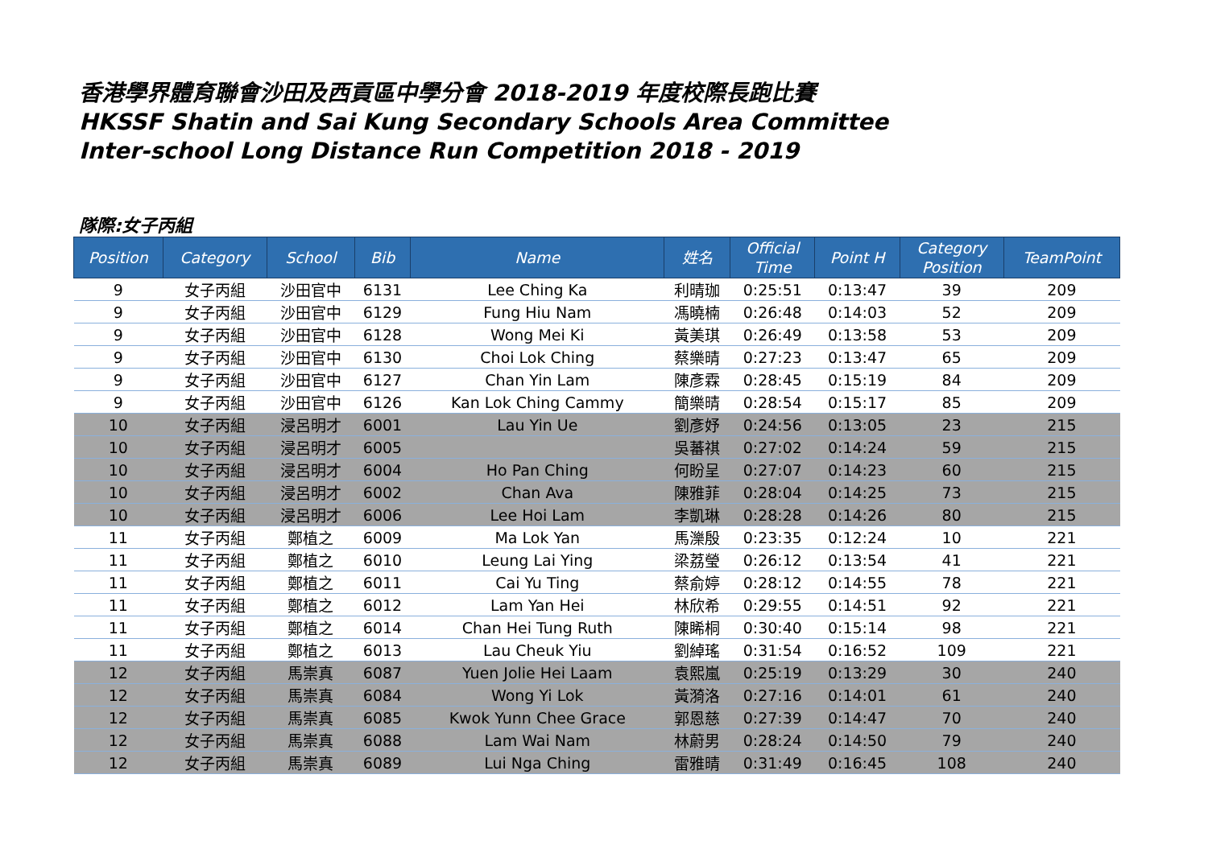香港學界體育聯會沙田及西貢區中學分會 2018-2019 年度校際長跑比賽
HKSSF Shatin and Sai Kung Secondary Schools Area Committee
Inter-school Long Distance Run Competition 2018 - 2019
隊際:女子丙組
| Position | Category | School | Bib | Name | 姓名 | Official Time | Point H | Category Position | TeamPoint |
| --- | --- | --- | --- | --- | --- | --- | --- | --- | --- |
| 9 | 女子丙組 | 沙田官中 | 6131 | Lee Ching Ka | 利晴珈 | 0:25:51 | 0:13:47 | 39 | 209 |
| 9 | 女子丙組 | 沙田官中 | 6129 | Fung Hiu Nam | 馮曉楠 | 0:26:48 | 0:14:03 | 52 | 209 |
| 9 | 女子丙組 | 沙田官中 | 6128 | Wong Mei Ki | 黃美琪 | 0:26:49 | 0:13:58 | 53 | 209 |
| 9 | 女子丙組 | 沙田官中 | 6130 | Choi Lok Ching | 蔡樂晴 | 0:27:23 | 0:13:47 | 65 | 209 |
| 9 | 女子丙組 | 沙田官中 | 6127 | Chan Yin Lam | 陳彥霖 | 0:28:45 | 0:15:19 | 84 | 209 |
| 9 | 女子丙組 | 沙田官中 | 6126 | Kan Lok Ching Cammy | 簡樂晴 | 0:28:54 | 0:15:17 | 85 | 209 |
| 10 | 女子丙組 | 浸呂明才 | 6001 | Lau Yin Ue | 劉彥妤 | 0:24:56 | 0:13:05 | 23 | 215 |
| 10 | 女子丙組 | 浸呂明才 | 6005 | | 吳蕃祺 | 0:27:02 | 0:14:24 | 59 | 215 |
| 10 | 女子丙組 | 浸呂明才 | 6004 | Ho Pan Ching | 何盼呈 | 0:27:07 | 0:14:23 | 60 | 215 |
| 10 | 女子丙組 | 浸呂明才 | 6002 | Chan Ava | 陳雅菲 | 0:28:04 | 0:14:25 | 73 | 215 |
| 10 | 女子丙組 | 浸呂明才 | 6006 | Lee Hoi Lam | 李凱琳 | 0:28:28 | 0:14:26 | 80 | 215 |
| 11 | 女子丙組 | 鄭植之 | 6009 | Ma Lok Yan | 馬濼殷 | 0:23:35 | 0:12:24 | 10 | 221 |
| 11 | 女子丙組 | 鄭植之 | 6010 | Leung Lai Ying | 梁荔瑩 | 0:26:12 | 0:13:54 | 41 | 221 |
| 11 | 女子丙組 | 鄭植之 | 6011 | Cai Yu Ting | 蔡俞婷 | 0:28:12 | 0:14:55 | 78 | 221 |
| 11 | 女子丙組 | 鄭植之 | 6012 | Lam Yan Hei | 林欣希 | 0:29:55 | 0:14:51 | 92 | 221 |
| 11 | 女子丙組 | 鄭植之 | 6014 | Chan Hei Tung Ruth | 陳睎桐 | 0:30:40 | 0:15:14 | 98 | 221 |
| 11 | 女子丙組 | 鄭植之 | 6013 | Lau Cheuk Yiu | 劉綽瑤 | 0:31:54 | 0:16:52 | 109 | 221 |
| 12 | 女子丙組 | 馬崇真 | 6087 | Yuen Jolie Hei Laam | 袁熙嵐 | 0:25:19 | 0:13:29 | 30 | 240 |
| 12 | 女子丙組 | 馬崇真 | 6084 | Wong Yi Lok | 黃漪洛 | 0:27:16 | 0:14:01 | 61 | 240 |
| 12 | 女子丙組 | 馬崇真 | 6085 | Kwok Yunn Chee Grace | 郭恩慈 | 0:27:39 | 0:14:47 | 70 | 240 |
| 12 | 女子丙組 | 馬崇真 | 6088 | Lam Wai Nam | 林蔚男 | 0:28:24 | 0:14:50 | 79 | 240 |
| 12 | 女子丙組 | 馬崇真 | 6089 | Lui Nga Ching | 雷雅晴 | 0:31:49 | 0:16:45 | 108 | 240 |